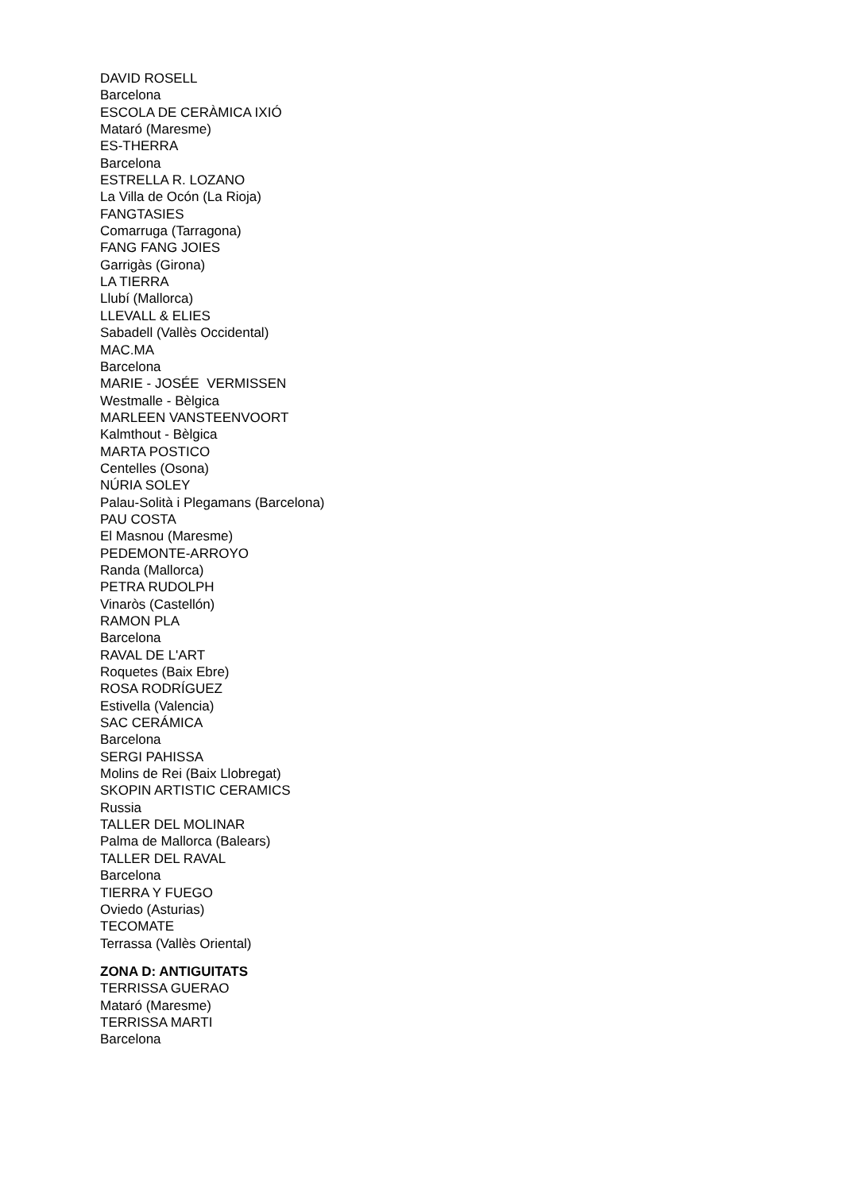DAVID ROSELL
Barcelona
ESCOLA DE CERÀMICA IXIÓ
Mataró (Maresme)
ES-THERRA
Barcelona
ESTRELLA R. LOZANO
La Villa de Ocón (La Rioja)
FANGTASIES
Comarruga (Tarragona)
FANG FANG JOIES
Garrigàs (Girona)
LA TIERRA
Llubí (Mallorca)
LLEVALL & ELIES
Sabadell (Vallès Occidental)
MAC.MA
Barcelona
MARIE - JOSÉE VERMISSEN
Westmalle - Bèlgica
MARLEEN VANSTEENVOORT
Kalmthout - Bèlgica
MARTA POSTICO
Centelles (Osona)
NÚRIA SOLEY
Palau-Solità i Plegamans (Barcelona)
PAU COSTA
El Masnou (Maresme)
PEDEMONTE-ARROYO
Randa (Mallorca)
PETRA RUDOLPH
Vinaròs (Castellón)
RAMON PLA
Barcelona
RAVAL DE L'ART
Roquetes (Baix Ebre)
ROSA RODRÍGUEZ
Estivella (Valencia)
SAC CERÁMICA
Barcelona
SERGI PAHISSA
Molins de Rei (Baix Llobregat)
SKOPIN ARTISTIC CERAMICS
Russia
TALLER DEL MOLINAR
Palma de Mallorca (Balears)
TALLER DEL RAVAL
Barcelona
TIERRA Y FUEGO
Oviedo (Asturias)
TECOMATE
Terrassa (Vallès Oriental)
ZONA D: ANTIGUITATS
TERRISSA GUERAO
Mataró (Maresme)
TERRISSA MARTI
Barcelona